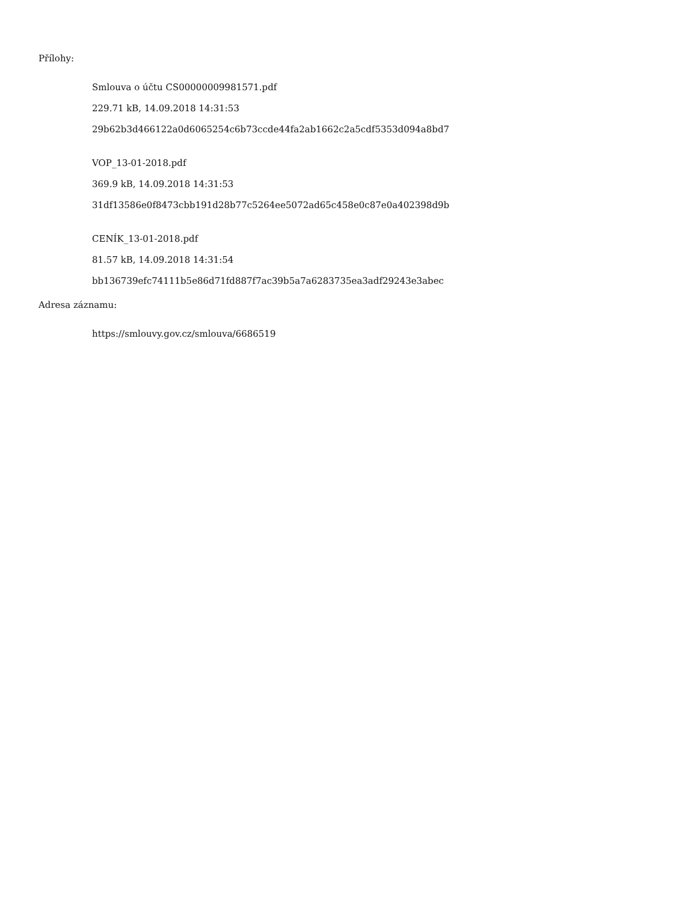Přílohy:
Smlouva o účtu CS00000009981571.pdf
229.71 kB, 14.09.2018 14:31:53
29b62b3d466122a0d6065254c6b73ccde44fa2ab1662c2a5cdf5353d094a8bd7
VOP_13-01-2018.pdf
369.9 kB, 14.09.2018 14:31:53
31df13586e0f8473cbb191d28b77c5264ee5072ad65c458e0c87e0a402398d9b
CENÍK_13-01-2018.pdf
81.57 kB, 14.09.2018 14:31:54
bb136739efc74111b5e86d71fd887f7ac39b5a7a6283735ea3adf29243e3abec
Adresa záznamu:
https://smlouvy.gov.cz/smlouva/6686519